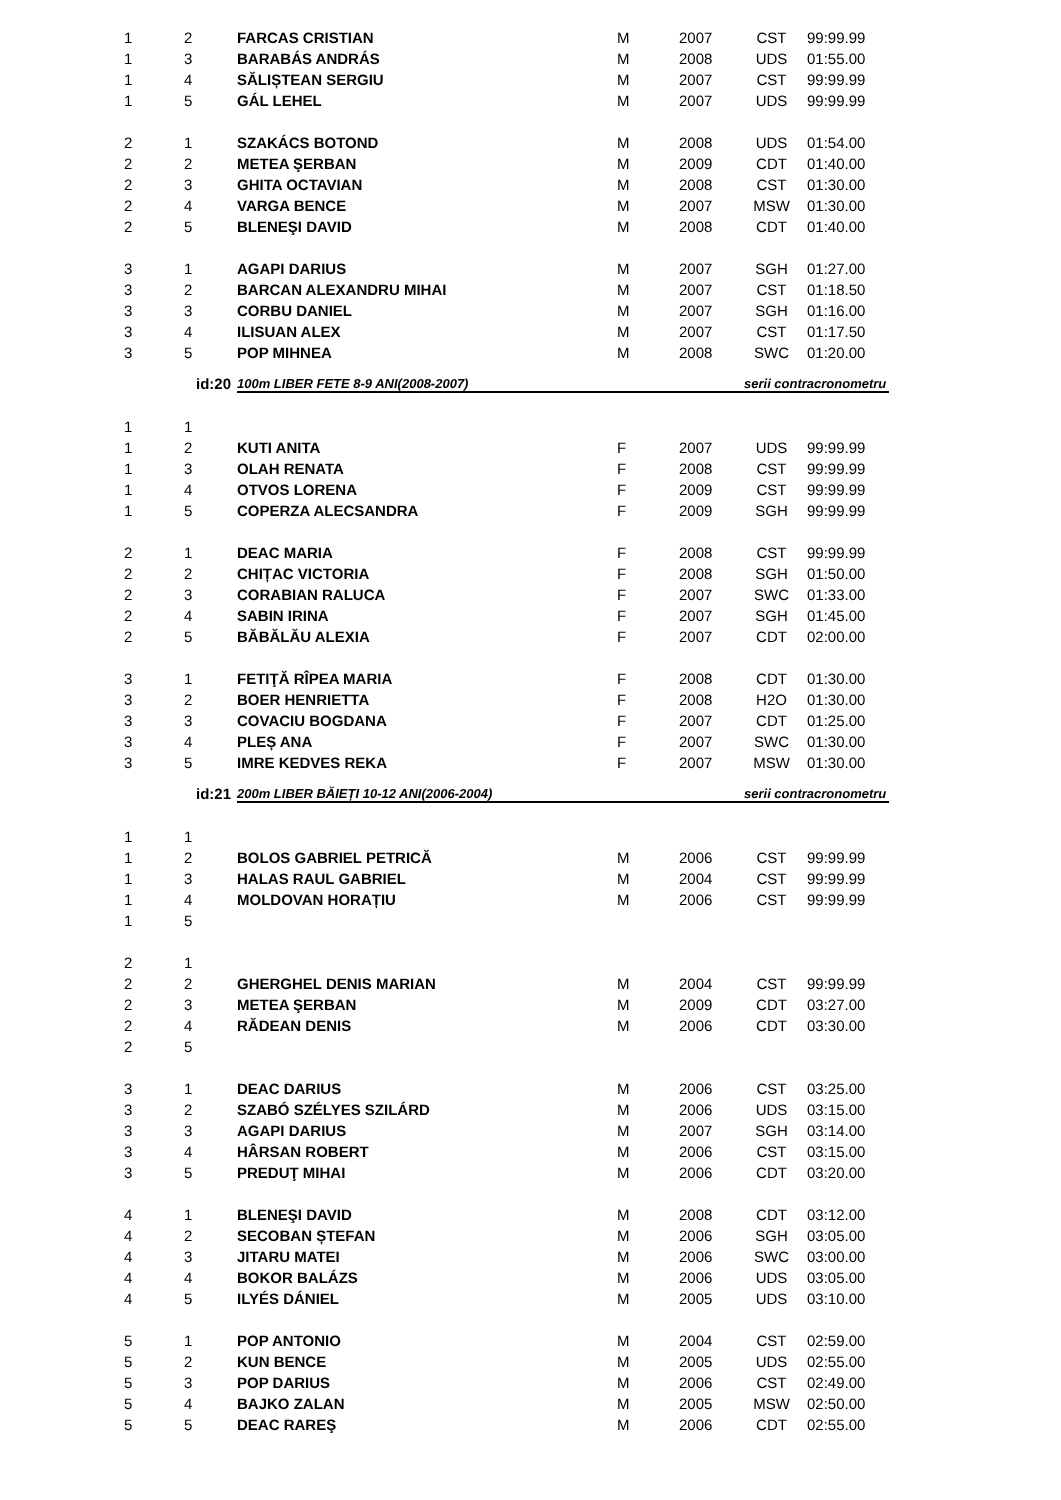| 1 | 2 | FARCAS CRISTIAN | M | 2007 | CST | 99:99.99 |
| 1 | 3 | BARABÁS ANDRÁS | M | 2008 | UDS | 01:55.00 |
| 1 | 4 | SĂLIȘTEAN SERGIU | M | 2007 | CST | 99:99.99 |
| 1 | 5 | GÁL LEHEL | M | 2007 | UDS | 99:99.99 |
| 2 | 1 | SZAKÁCS BOTOND | M | 2008 | UDS | 01:54.00 |
| 2 | 2 | METEA ŞERBAN | M | 2009 | CDT | 01:40.00 |
| 2 | 3 | GHITA OCTAVIAN | M | 2008 | CST | 01:30.00 |
| 2 | 4 | VARGA BENCE | M | 2007 | MSW | 01:30.00 |
| 2 | 5 | BLENEŞI DAVID | M | 2008 | CDT | 01:40.00 |
| 3 | 1 | AGAPI DARIUS | M | 2007 | SGH | 01:27.00 |
| 3 | 2 | BARCAN ALEXANDRU MIHAI | M | 2007 | CST | 01:18.50 |
| 3 | 3 | CORBU DANIEL | M | 2007 | SGH | 01:16.00 |
| 3 | 4 | ILISUAN ALEX | M | 2007 | CST | 01:17.50 |
| 3 | 5 | POP MIHNEA | M | 2008 | SWC | 01:20.00 |
| | id:20 | 100m LIBER FETE 8-9 ANI(2008-2007) | | | serii contracronometru | |
| 1 | 1 | | | | | |
| 1 | 2 | KUTI ANITA | F | 2007 | UDS | 99:99.99 |
| 1 | 3 | OLAH RENATA | F | 2008 | CST | 99:99.99 |
| 1 | 4 | OTVOS LORENA | F | 2009 | CST | 99:99.99 |
| 1 | 5 | COPERZA ALECSANDRA | F | 2009 | SGH | 99:99.99 |
| 2 | 1 | DEAC MARIA | F | 2008 | CST | 99:99.99 |
| 2 | 2 | CHIȚAC VICTORIA | F | 2008 | SGH | 01:50.00 |
| 2 | 3 | CORABIAN RALUCA | F | 2007 | SWC | 01:33.00 |
| 2 | 4 | SABIN IRINA | F | 2007 | SGH | 01:45.00 |
| 2 | 5 | BĂBĂLĂU ALEXIA | F | 2007 | CDT | 02:00.00 |
| 3 | 1 | FETIŢĂ RÎPEA MARIA | F | 2008 | CDT | 01:30.00 |
| 3 | 2 | BOER HENRIETTA | F | 2008 | H2O | 01:30.00 |
| 3 | 3 | COVACIU BOGDANA | F | 2007 | CDT | 01:25.00 |
| 3 | 4 | PLEȘ ANA | F | 2007 | SWC | 01:30.00 |
| 3 | 5 | IMRE KEDVES REKA | F | 2007 | MSW | 01:30.00 |
| | id:21 | 200m LIBER BĂIEȚI 10-12 ANI(2006-2004) | | | serii contracronometru | |
| 1 | 1 | | | | | |
| 1 | 2 | BOLOS GABRIEL PETRICĂ | M | 2006 | CST | 99:99.99 |
| 1 | 3 | HALAS RAUL GABRIEL | M | 2004 | CST | 99:99.99 |
| 1 | 4 | MOLDOVAN HORAȚIU | M | 2006 | CST | 99:99.99 |
| 1 | 5 | | | | | |
| 2 | 1 | | | | | |
| 2 | 2 | GHERGHEL DENIS MARIAN | M | 2004 | CST | 99:99.99 |
| 2 | 3 | METEA ŞERBAN | M | 2009 | CDT | 03:27.00 |
| 2 | 4 | RĂDEAN DENIS | M | 2006 | CDT | 03:30.00 |
| 2 | 5 | | | | | |
| 3 | 1 | DEAC DARIUS | M | 2006 | CST | 03:25.00 |
| 3 | 2 | SZABÓ SZÉLYES SZILÁRD | M | 2006 | UDS | 03:15.00 |
| 3 | 3 | AGAPI DARIUS | M | 2007 | SGH | 03:14.00 |
| 3 | 4 | HÂRSAN ROBERT | M | 2006 | CST | 03:15.00 |
| 3 | 5 | PREDUŢ MIHAI | M | 2006 | CDT | 03:20.00 |
| 4 | 1 | BLENEŞI DAVID | M | 2008 | CDT | 03:12.00 |
| 4 | 2 | SECOBAN ȘTEFAN | M | 2006 | SGH | 03:05.00 |
| 4 | 3 | JITARU MATEI | M | 2006 | SWC | 03:00.00 |
| 4 | 4 | BOKOR BALÁZS | M | 2006 | UDS | 03:05.00 |
| 4 | 5 | ILYÉS DÁNIEL | M | 2005 | UDS | 03:10.00 |
| 5 | 1 | POP ANTONIO | M | 2004 | CST | 02:59.00 |
| 5 | 2 | KUN BENCE | M | 2005 | UDS | 02:55.00 |
| 5 | 3 | POP DARIUS | M | 2006 | CST | 02:49.00 |
| 5 | 4 | BAJKO ZALAN | M | 2005 | MSW | 02:50.00 |
| 5 | 5 | DEAC RAREŞ | M | 2006 | CDT | 02:55.00 |